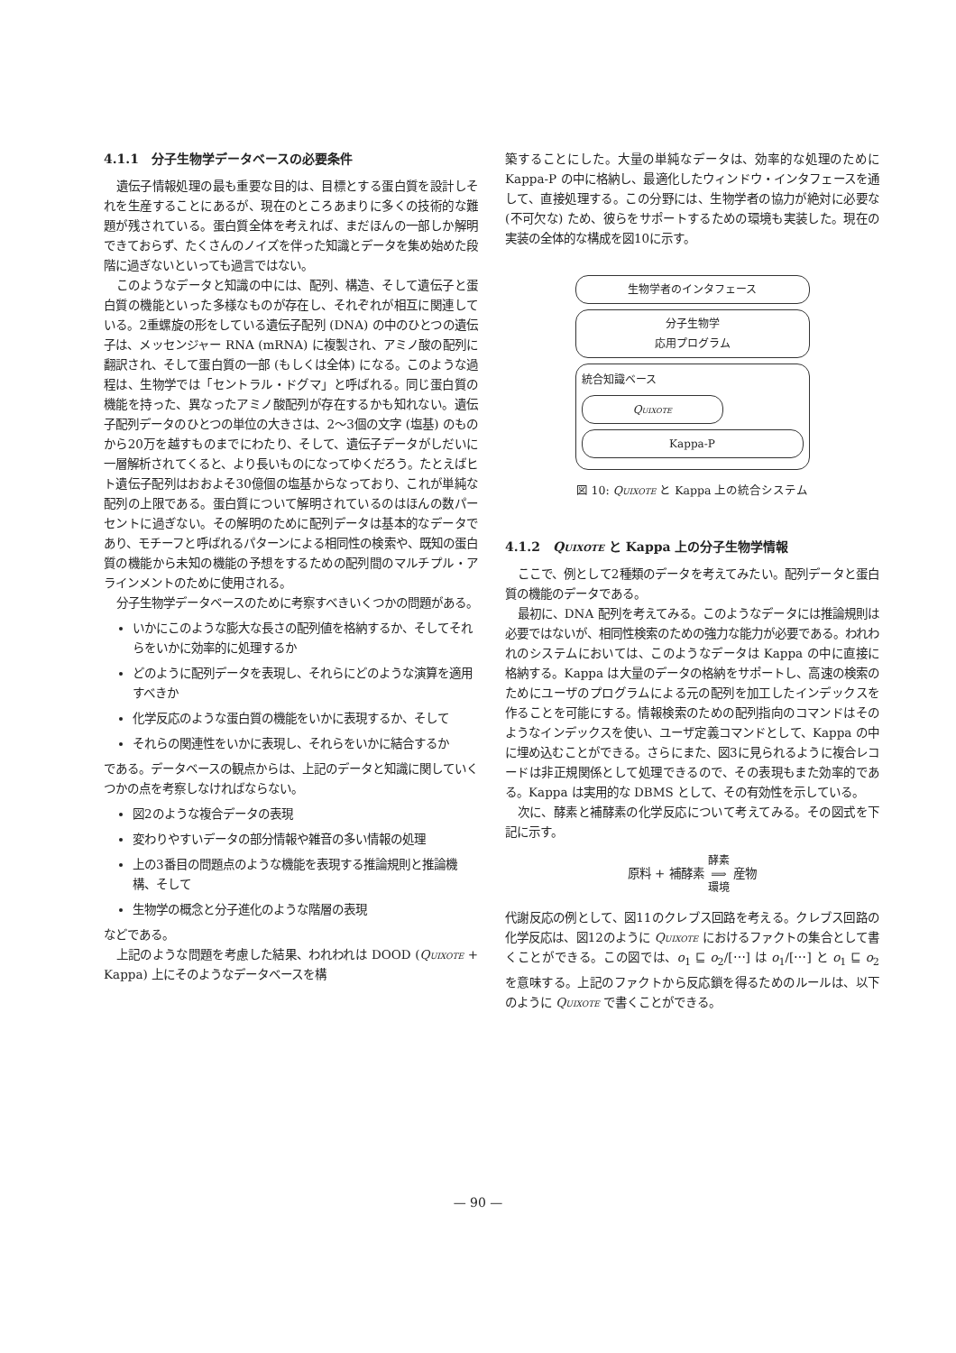4.1.1　分子生物学データベースの必要条件
遺伝子情報処理の最も重要な目的は、目標とする蛋白質を設計しそれを生産することにあるが、現在のところあまりに多くの技術的な難題が残されている。蛋白質全体を考えれば、まだほんの一部しか解明できておらず、たくさんのノイズを伴った知識とデータを集め始めた段階に過ぎないといっても過言ではない。
このようなデータと知識の中には、配列、構造、そして遺伝子と蛋白質の機能といった多様なものが存在し、それぞれが相互に関連している。2重螺旋の形をしている遺伝子配列 (DNA) の中のひとつの遺伝子は、メッセンジャー RNA (mRNA) に複製され、アミノ酸の配列に翻訳され、そして蛋白質の一部 (もしくは全体) になる。このような過程は、生物学では「セントラル・ドグマ」と呼ばれる。同じ蛋白質の機能を持った、異なったアミノ酸配列が存在するかも知れない。遺伝子配列データのひとつの単位の大きさは、2〜3個の文字 (塩基) のものから20万を越すものまでにわたり、そして、遺伝子データがしだいに一層解析されてくると、より長いものになってゆくだろう。たとえばヒト遺伝子配列はおおよそ30億個の塩基からなっており、これが単純な配列の上限である。蛋白質について解明されているのはほんの数パーセントに過ぎない。その解明のために配列データは基本的なデータであり、モチーフと呼ばれるパターンによる相同性の検索や、既知の蛋白質の機能から未知の機能の予想をするための配列間のマルチプル・アラインメントのために使用される。
分子生物学データベースのために考察すべきいくつかの問題がある。
いかにこのような膨大な長さの配列値を格納するか、そしてそれらをいかに効率的に処理するか
どのように配列データを表現し、それらにどのような演算を適用すべきか
化学反応のような蛋白質の機能をいかに表現するか、そして
それらの関連性をいかに表現し、それらをいかに結合するか
である。データベースの観点からは、上記のデータと知識に関していくつかの点を考察しなければならない。
図2のような複合データの表現
変わりやすいデータの部分情報や雑音の多い情報の処理
上の3番目の問題点のような機能を表現する推論規則と推論機構、そして
生物学の概念と分子進化のような階層の表現
などである。
上記のような問題を考慮した結果、われわれは DOOD (Quixote + Kappa) 上にそのようなデータベースを構
築することにした。大量の単純なデータは、効率的な処理のために Kappa-P の中に格納し、最適化したウィンドウ・インタフェースを通して、直接処理する。この分野には、生物学者の協力が絶対に必要な (不可欠な) ため、彼らをサポートするための環境も実装した。現在の実装の全体的な構成を図10に示す。
生物学者のインタフェース
分子生物学
応用プログラム
統合知識ベース
Quixote
Kappa-P
図 10: Quixote と Kappa 上の統合システム
4.1.2　Quixote と Kappa 上の分子生物学情報
ここで、例として2種類のデータを考えてみたい。配列データと蛋白質の機能のデータである。
最初に、DNA 配列を考えてみる。このようなデータには推論規則は必要ではないが、相同性検索のための強力な能力が必要である。われわれのシステムにおいては、このようなデータは Kappa の中に直接に格納する。Kappa は大量のデータの格納をサポートし、高速の検索のためにユーザのプログラムによる元の配列を加工したインデックスを作ることを可能にする。情報検索のための配列指向のコマンドはそのようなインデックスを使い、ユーザ定義コマンドとして、Kappa の中に埋め込むことができる。さらにまた、図3に見られるように複合レコードは非正規関係として処理できるので、その表現もまた効率的である。Kappa は実用的な DBMS として、その有効性を示している。
次に、酵素と補酵素の化学反応について考えてみる。その図式を下記に示す。
原料 + 補酵素 酵素
⟹
環境 産物
代謝反応の例として、図11のクレブス回路を考える。クレブス回路の化学反応は、図12のように Quixote におけるファクトの集合として書くことができる。この図では、o<sub>1</sub> ⊑ o<sub>2</sub>/[⋯] は o<sub>1</sub>/[⋯] と o<sub>1</sub> ⊑ o<sub>2</sub> を意味する。上記のファクトから反応鎖を得るためのルールは、以下のように Quixote で書くことができる。
— 90 —